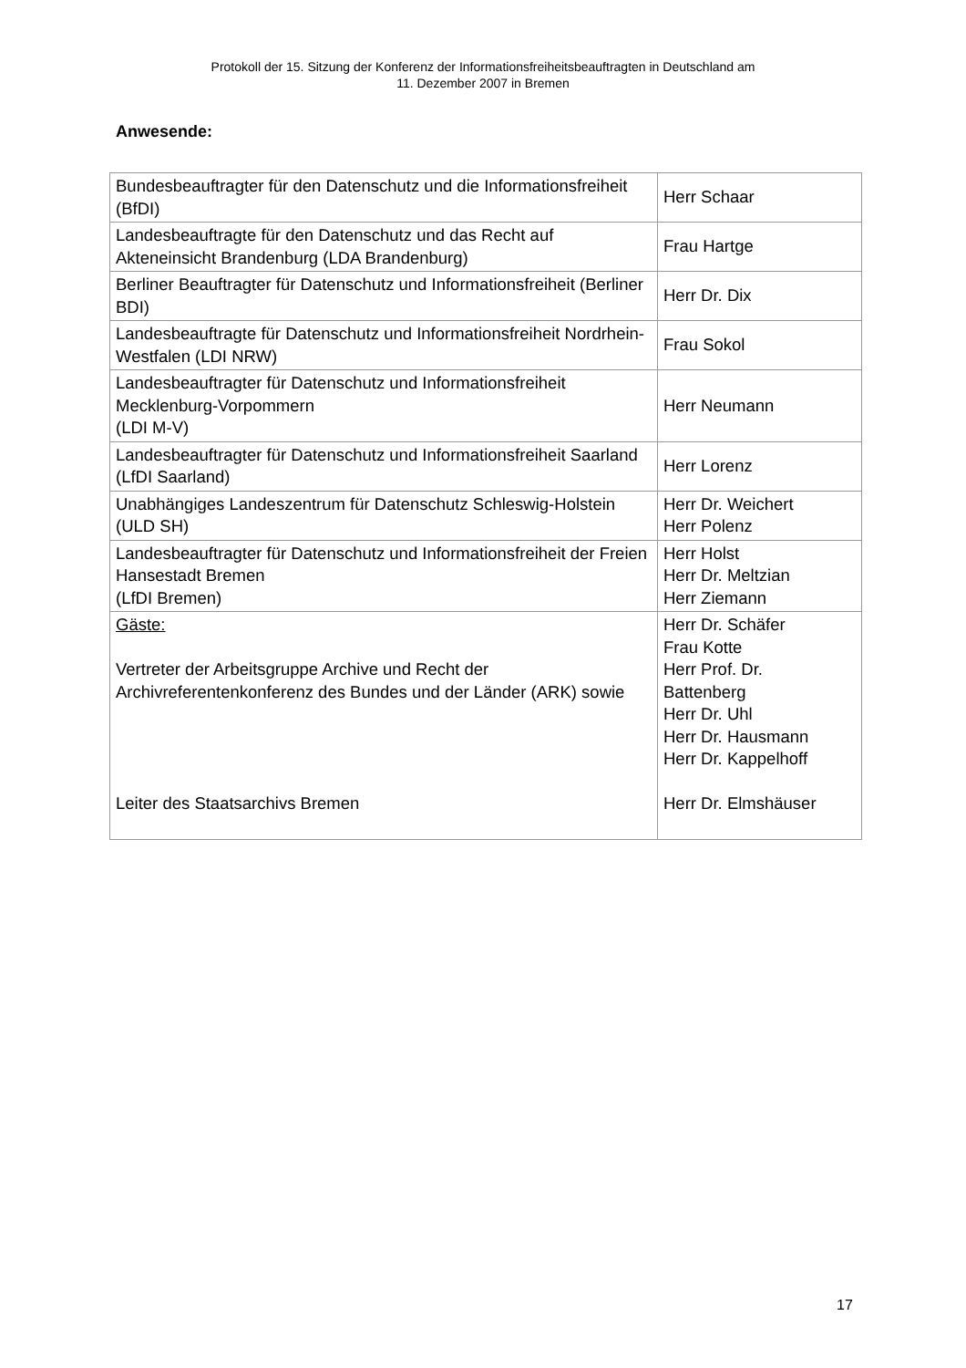Protokoll der 15. Sitzung der Konferenz der Informationsfreiheitsbeauftragten in Deutschland am
11. Dezember 2007 in Bremen
Anwesende:
| Bundesbeauftragter für den Datenschutz und die Informationsfreiheit (BfDI) | Herr Schaar |
| Landesbeauftragte für den Datenschutz und das Recht auf Akteneinsicht Brandenburg (LDA Brandenburg) | Frau Hartge |
| Berliner Beauftragter für Datenschutz und Informationsfreiheit (Berliner BDI) | Herr Dr. Dix |
| Landesbeauftragte für Datenschutz und Informationsfreiheit Nordrhein-Westfalen (LDI NRW) | Frau Sokol |
| Landesbeauftragter für Datenschutz und Informationsfreiheit Mecklenburg-Vorpommern (LDI M-V) | Herr Neumann |
| Landesbeauftragter für Datenschutz und Informationsfreiheit Saarland (LfDI Saarland) | Herr Lorenz |
| Unabhängiges Landeszentrum für Datenschutz Schleswig-Holstein (ULD SH) | Herr Dr. Weichert Herr Polenz |
| Landesbeauftragter für Datenschutz und Informationsfreiheit der Freien Hansestadt Bremen (LfDI Bremen) | Herr Holst Herr Dr. Meltzian Herr Ziemann |
| Gäste: Vertreter der Arbeitsgruppe Archive und Recht der Archivreferentenkonferenz des Bundes und der Länder (ARK) sowie Leiter des Staatsarchivs Bremen | Herr Dr. Schäfer Frau Kotte Herr Prof. Dr. Battenberg Herr Dr. Uhl Herr Dr. Hausmann Herr Dr. Kappelhoff Herr Dr. Elmshäuser |
17